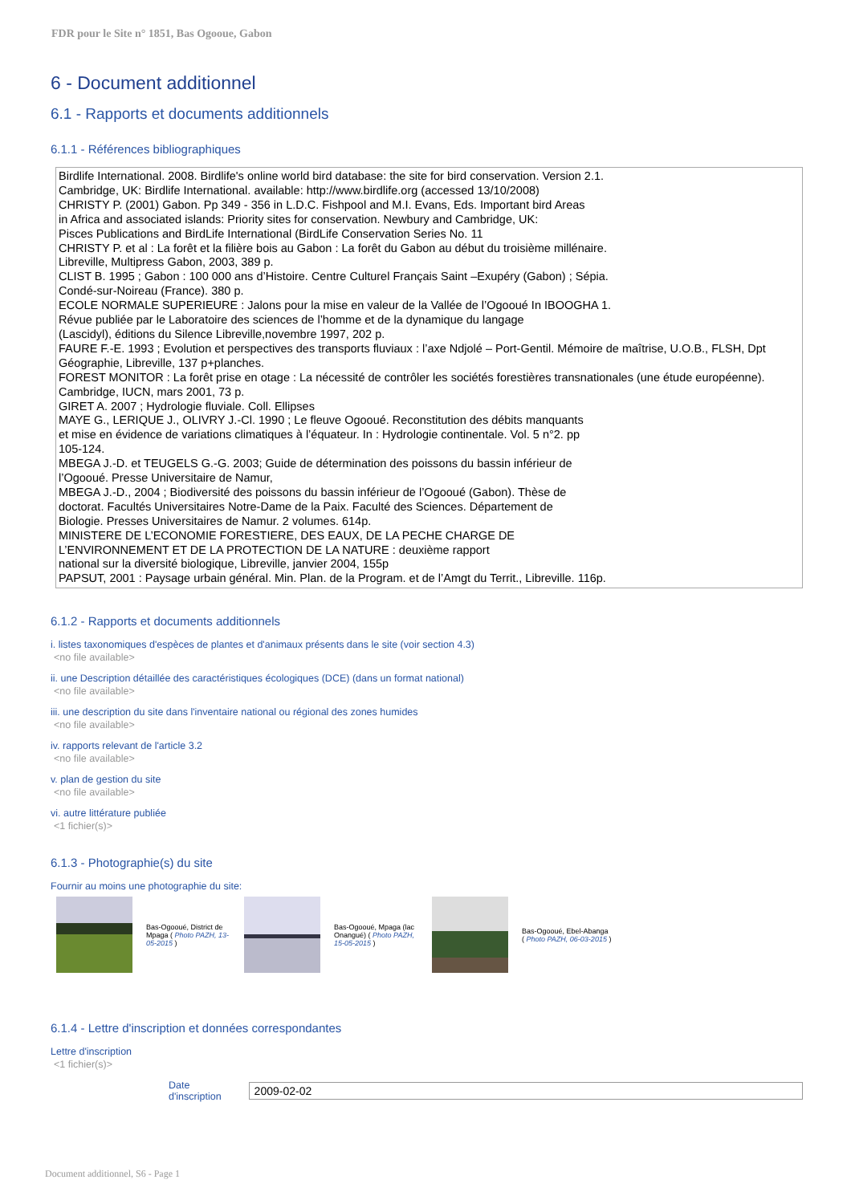FDR pour le Site n° 1851, Bas Ogooue, Gabon
6 - Document additionnel
6.1 - Rapports et documents additionnels
6.1.1 - Références bibliographiques
Birdlife International. 2008. Birdlife's online world bird database: the site for bird conservation. Version 2.1.
Cambridge, UK: Birdlife International. available: http://www.birdlife.org (accessed 13/10/2008)
CHRISTY P. (2001) Gabon. Pp 349 - 356 in L.D.C. Fishpool and M.I. Evans, Eds. Important bird Areas
in Africa and associated islands: Priority sites for conservation. Newbury and Cambridge, UK:
Pisces Publications and BirdLife International (BirdLife Conservation Series No. 11
CHRISTY P. et al : La forêt et la filière bois au Gabon : La forêt du Gabon au début du troisième millénaire.
Libreville, Multipress Gabon, 2003, 389 p.
CLIST B. 1995 ; Gabon : 100 000 ans d’Histoire. Centre Culturel Français Saint –Exupéry (Gabon) ; Sépia.
Condé-sur-Noireau (France). 380 p.
ECOLE NORMALE SUPERIEURE : Jalons pour la mise en valeur de la Vallée de l’Ogooué In IBOOGHA 1.
Révue publiée par le Laboratoire des sciences de l’homme et de la dynamique du langage
(Lascidyl), éditions du Silence Libreville,novembre 1997, 202 p.
FAURE F.-E. 1993 ; Evolution et perspectives des transports fluviaux : l’axe Ndjolé – Port-Gentil. Mémoire de maîtrise, U.O.B., FLSH, Dpt
Géographie, Libreville, 137 p+planches.
FOREST MONITOR : La forêt prise en otage : La nécessité de contrôler les sociétés forestières transnationales (une étude européenne).
Cambridge, IUCN, mars 2001, 73 p.
GIRET A. 2007 ; Hydrologie fluviale. Coll. Ellipses
MAYE G., LERIQUE J., OLIVRY J.-Cl. 1990 ; Le fleuve Ogooué. Reconstitution des débits manquants
et mise en évidence de variations climatiques à l’équateur. In : Hydrologie continentale. Vol. 5 n°2. pp
105-124.
MBEGA J.-D. et TEUGELS G.-G. 2003; Guide de détermination des poissons du bassin inférieur de
l’Ogooué. Presse Universitaire de Namur,
MBEGA J.-D., 2004 ; Biodiversité des poissons du bassin inférieur de l’Ogooué (Gabon). Thèse de
doctorat. Facultés Universitaires Notre-Dame de la Paix. Faculté des Sciences. Département de
Biologie. Presses Universitaires de Namur. 2 volumes. 614p.
MINISTERE DE L’ECONOMIE FORESTIERE, DES EAUX, DE LA PECHE CHARGE DE
L’ENVIRONNEMENT ET DE LA PROTECTION DE LA NATURE : deuxième rapport
national sur la diversité biologique, Libreville, janvier 2004, 155p
PAPSUT, 2001 : Paysage urbain général. Min. Plan. de la Program. et de l’Amgt du Territ., Libreville. 116p.
6.1.2 - Rapports et documents additionnels
i. listes taxonomiques d'espèces de plantes et d'animaux présents dans le site (voir section 4.3)
<no file available>
ii. une Description détaillée des caractéristiques écologiques (DCE) (dans un format national)
<no file available>
iii. une description du site dans l'inventaire national ou régional des zones humides
<no file available>
iv. rapports relevant de l'article 3.2
<no file available>
v. plan de gestion du site
<no file available>
vi. autre littérature publiée
<1 fichier(s)>
6.1.3 - Photographie(s) du site
Fournir au moins une photographie du site:
Bas-Ogooué, District de Mpaga ( Photo PAZH, 13-05-2015 )
Bas-Ogooué, Mpaga (lac Onangué) ( Photo PAZH, 15-05-2015 )
Bas-Ogooué, Ebel-Abanga ( Photo PAZH, 06-03-2015 )
6.1.4 - Lettre d'inscription et données correspondantes
Lettre d'inscription
<1 fichier(s)>
Date d'inscription 2009-02-02
Document additionnel, S6 - Page 1